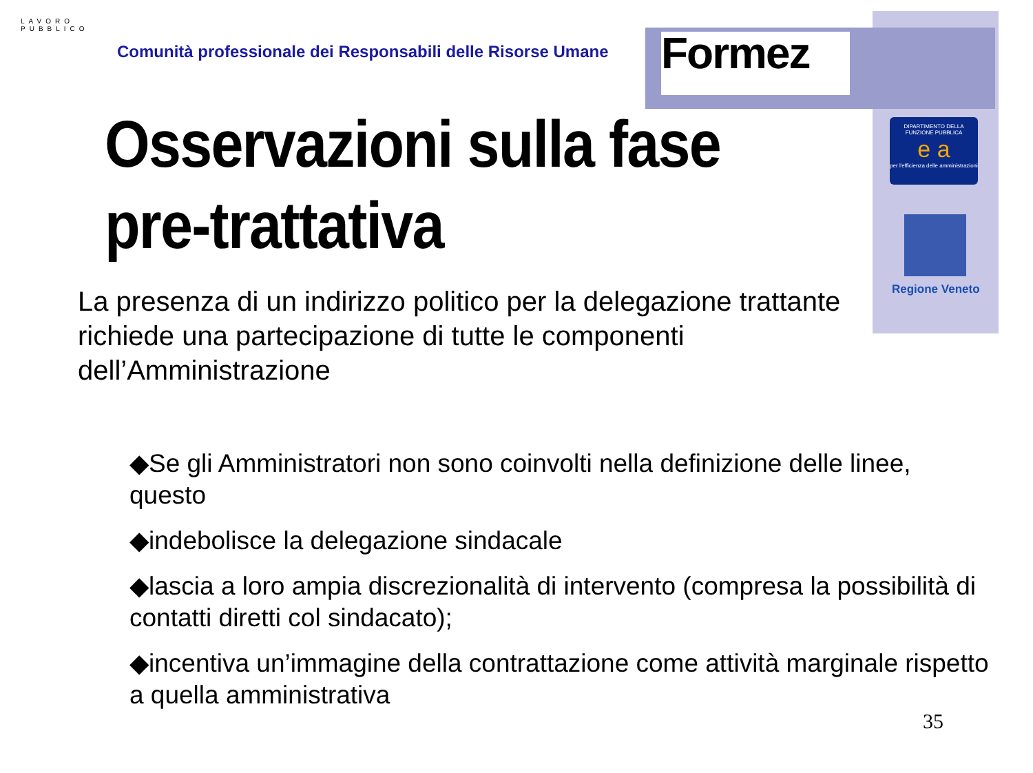Formez
DIPARTIMENTO DELLA
FUNZIONE PUBBLICA
e a
per l'efficienza delle amministrazioni
Regione Veneto
LAVORO
PUBBLICO
Comunità professionale dei Responsabili delle Risorse Umane
Osservazioni sulla fase
pre-trattativa
La presenza di un indirizzo politico per la delegazione trattante richiede una partecipazione di tutte le componenti dell’Amministrazione
◆Se gli Amministratori non sono coinvolti nella definizione delle linee, questo
◆indebolisce la delegazione sindacale
◆lascia a loro ampia discrezionalità di intervento (compresa la possibilità di contatti diretti col sindacato);
◆incentiva un’immagine della contrattazione come attività marginale rispetto a quella amministrativa
35